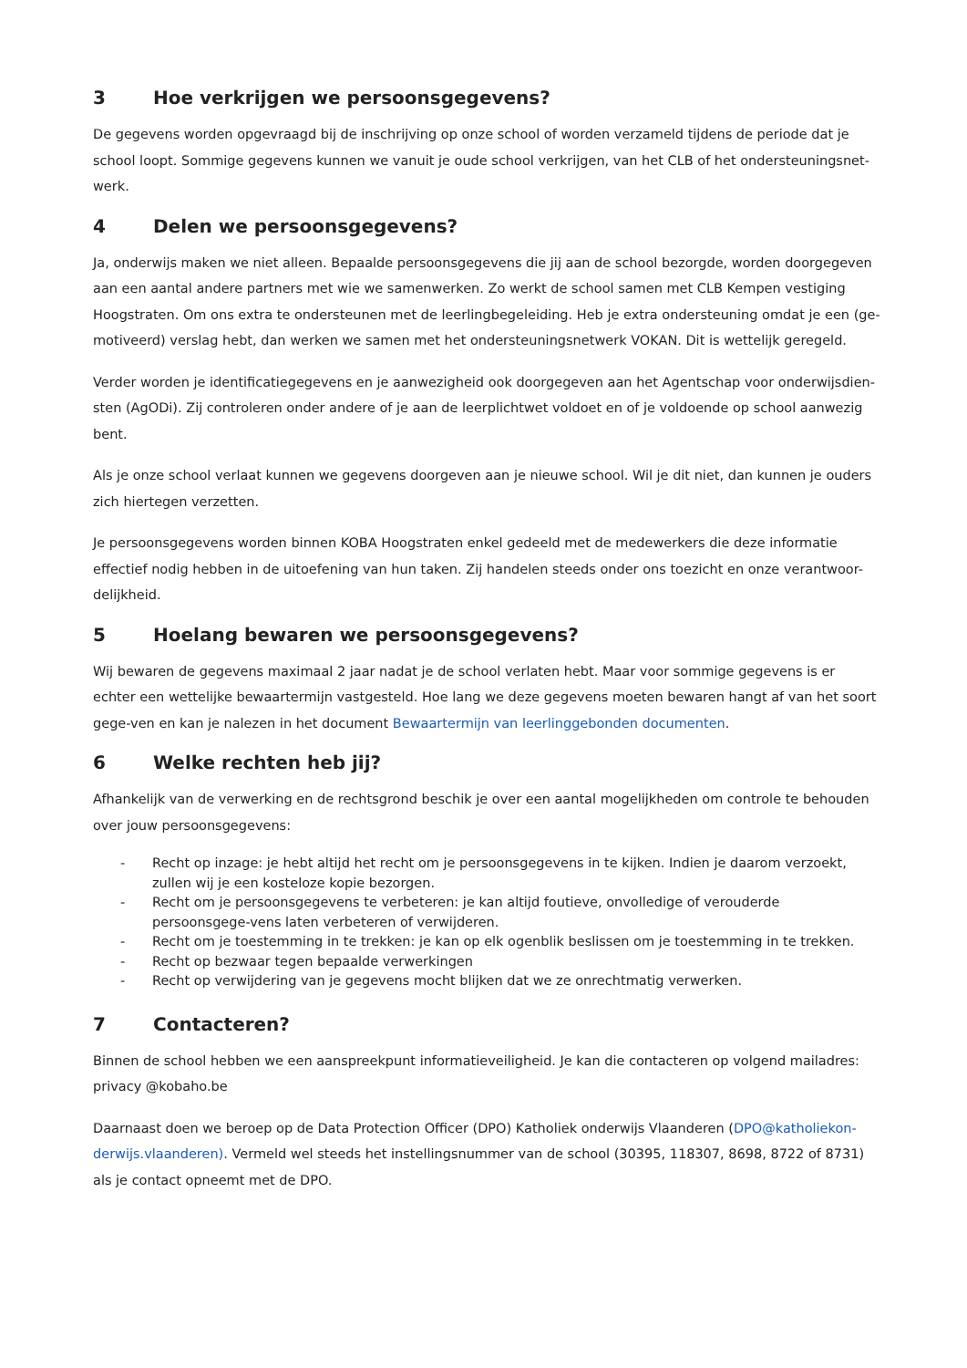3 Hoe verkrijgen we persoonsgegevens?
De gegevens worden opgevraagd bij de inschrijving op onze school of worden verzameld tijdens de periode dat je school loopt. Sommige gegevens kunnen we vanuit je oude school verkrijgen, van het CLB of het ondersteuningsnet-werk.
4 Delen we persoonsgegevens?
Ja, onderwijs maken we niet alleen. Bepaalde persoonsgegevens die jij aan de school bezorgde, worden doorgegeven aan een aantal andere partners met wie we samenwerken. Zo werkt de school samen met CLB Kempen vestiging Hoogstraten. Om ons extra te ondersteunen met de leerlingbegeleiding. Heb je extra ondersteuning omdat je een (ge-motiveerd) verslag hebt, dan werken we samen met het ondersteuningsnetwerk VOKAN. Dit is wettelijk geregeld.
Verder worden je identificatiegegevens en je aanwezigheid ook doorgegeven aan het Agentschap voor onderwijsdien-sten (AgODi). Zij controleren onder andere of je aan de leerplichtwet voldoet en of je voldoende op school aanwezig bent.
Als je onze school verlaat kunnen we gegevens doorgeven aan je nieuwe school. Wil je dit niet, dan kunnen je ouders zich hiertegen verzetten.
Je persoonsgegevens worden binnen KOBA Hoogstraten enkel gedeeld met de medewerkers die deze informatie effectief nodig hebben in de uitoefening van hun taken. Zij handelen steeds onder ons toezicht en onze verantwoor-delijkheid.
5 Hoelang bewaren we persoonsgegevens?
Wij bewaren de gegevens maximaal 2 jaar nadat je de school verlaten hebt. Maar voor sommige gegevens is er echter een wettelijke bewaartermijn vastgesteld. Hoe lang we deze gegevens moeten bewaren hangt af van het soort gege-ven en kan je nalezen in het document Bewaartermijn van leerlinggebonden documenten.
6 Welke rechten heb jij?
Afhankelijk van de verwerking en de rechtsgrond beschik je over een aantal mogelijkheden om controle te behouden over jouw persoonsgegevens:
- Recht op inzage: je hebt altijd het recht om je persoonsgegevens in te kijken. Indien je daarom verzoekt, zullen wij je een kosteloze kopie bezorgen.
- Recht om je persoonsgegevens te verbeteren: je kan altijd foutieve, onvolledige of verouderde persoonsgege-vens laten verbeteren of verwijderen.
- Recht om je toestemming in te trekken: je kan op elk ogenblik beslissen om je toestemming in te trekken.
- Recht op bezwaar tegen bepaalde verwerkingen
- Recht op verwijdering van je gegevens mocht blijken dat we ze onrechtmatig verwerken.
7 Contacteren?
Binnen de school hebben we een aanspreekpunt informatieveiligheid. Je kan die contacteren op volgend mailadres: privacy @kobaho.be
Daarnaast doen we beroep op de Data Protection Officer (DPO) Katholiek onderwijs Vlaanderen (DPO@katholiekon-derwijs.vlaanderen). Vermeld wel steeds het instellingsnummer van de school (30395, 118307, 8698, 8722 of 8731) als je contact opneemt met de DPO.